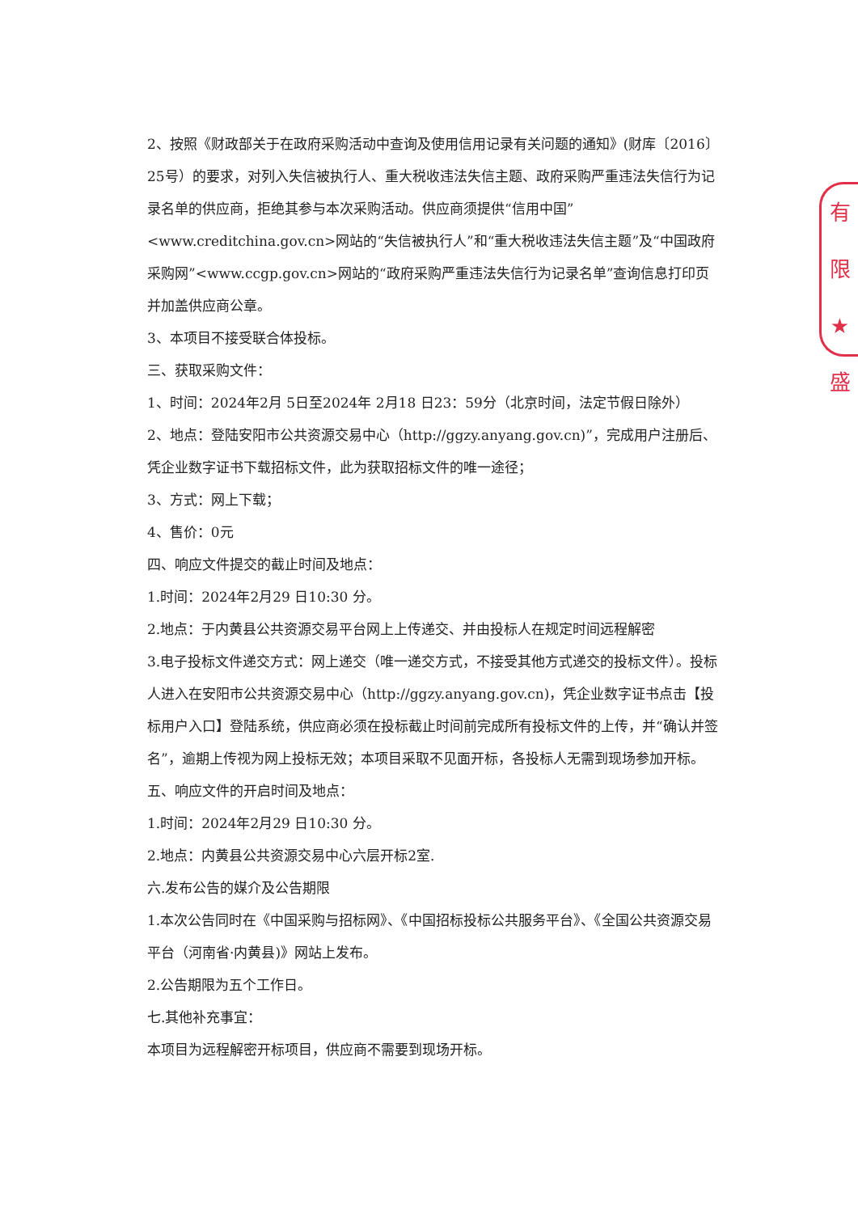有限
★
盛
2、按照《财政部关于在政府采购活动中查询及使用信用记录有关问题的通知》(财库〔2016〕25号）的要求，对列入失信被执行人、重大税收违法失信主题、政府采购严重违法失信行为记录名单的供应商，拒绝其参与本次采购活动。供应商须提供“信用中国”<www.creditchina.gov.cn>网站的“失信被执行人”和“重大税收违法失信主题”及“中国政府采购网”<www.ccgp.gov.cn>网站的“政府采购严重违法失信行为记录名单”查询信息打印页并加盖供应商公章。
3、本项目不接受联合体投标。
三、获取采购文件：
1、时间：2024年2月 5日至2024年 2月18 日23：59分（北京时间，法定节假日除外）
2、地点：登陆安阳市公共资源交易中心（http://ggzy.anyang.gov.cn)”，完成用户注册后、凭企业数字证书下载招标文件，此为获取招标文件的唯一途径；
3、方式：网上下载；
4、售价：0元
四、响应文件提交的截止时间及地点：
1.时间：2024年2月29 日10:30 分。
2.地点：于内黄县公共资源交易平台网上上传递交、并由投标人在规定时间远程解密
3.电子投标文件递交方式：网上递交（唯一递交方式，不接受其他方式递交的投标文件）。投标人进入在安阳市公共资源交易中心（http://ggzy.anyang.gov.cn)，凭企业数字证书点击【投标用户入口】登陆系统，供应商必须在投标截止时间前完成所有投标文件的上传，并“确认并签名”，逾期上传视为网上投标无效；本项目采取不见面开标，各投标人无需到现场参加开标。
五、响应文件的开启时间及地点：
1.时间：2024年2月29 日10:30 分。
2.地点：内黄县公共资源交易中心六层开标2室.
六.发布公告的媒介及公告期限
1.本次公告同时在《中国采购与招标网》、《中国招标投标公共服务平台》、《全国公共资源交易平台（河南省·内黄县)》网站上发布。
2.公告期限为五个工作日。
七.其他补充事宜：
本项目为远程解密开标项目，供应商不需要到现场开标。